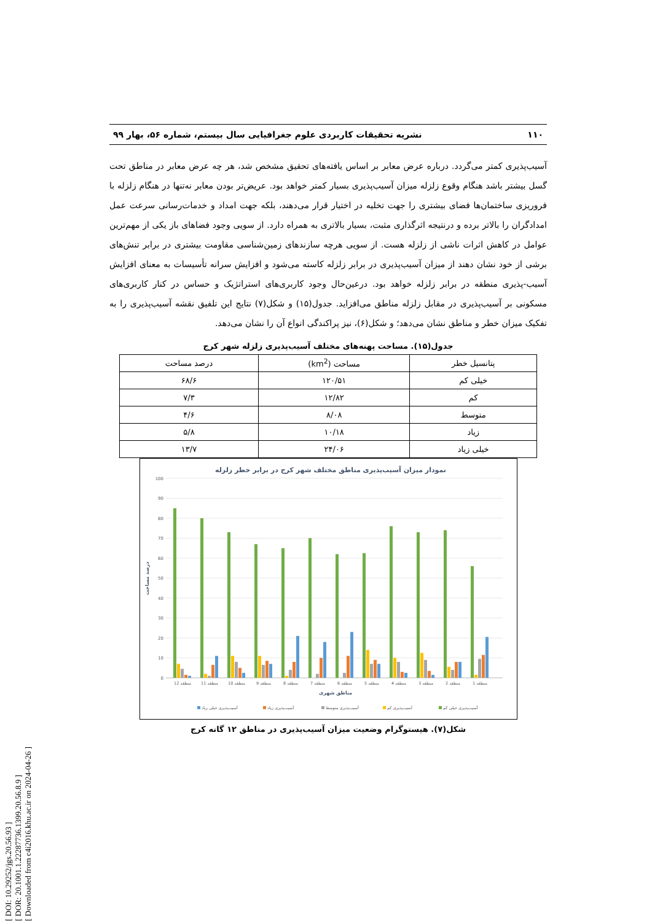[ DOI: 10.29252/jgs.20.56.93 ]
[ DOR: 20.1001.1.22287736.1399.20.56.8.9 ]
[ Downloaded from c4i2016.khu.ac.ir on 2024-04-26 ]
۱۱۰ نشریه تحقیقات کاربردی علوم جغرافیایی سال بیستم، شماره ۵۶، بهار ۹۹
آسیب‌پذیری کمتر می‌گردد. درباره عرض معابر بر اساس یافته‌های تحقیق مشخص شد، هر چه عرض معابر در مناطق تحت گسل بیشتر باشد هنگام وقوع زلزله میزان آسیب‌پذیری بسیار کمتر خواهد بود. عریض‌تر بودن معابر نه‌تنها در هنگام زلزله با فروریزی ساختمان‌ها فضای بیشتری را جهت تخلیه در اختیار قرار می‌دهند، بلکه جهت امداد و خدمات‌رسانی سرعت عمل امدادگران را بالاتر برده و درنتیجه اثرگذاری مثبت، بسیار بالاتری به همراه دارد. از سویی وجود فضاهای باز یکی از مهم‌ترین عوامل در کاهش اثرات ناشی از زلزله هست. از سویی هرچه سازندهای زمین‌شناسی مقاومت بیشتری در برابر تنش‌های برشی از خود نشان دهند از میزان آسیب‌پذیری در برابر زلزله کاسته می‌شود و افزایش سرانه تأسیسات به معنای افزایش آسیب-پذیری منطقه در برابر زلزله خواهد بود. درعین‌حال وجود کاربری‌های استراتژیک و حساس در کنار کاربری‌های مسکونی بر آسیب‌پذیری در مقابل زلزله مناطق می‌افزاید. جدول(۱۵) و شکل(۷) نتایج این تلفیق نقشه آسیب‌پذیری را به تفکیک میزان خطر و مناطق نشان می‌دهد؛ و شکل(۶)، نیز پراکندگی انواع آن را نشان می‌دهد.
جدول(۱۵). مساحت پهنه‌های مختلف آسیب‌پذیری زلزله شهر کرج
| پتانسیل خطر | مساحت (km<sup>2</sup>) | درصد مساحت |
| --- | --- | --- |
| خیلی کم | ۱۲۰/۵۱ | ۶۸/۶ |
| کم | ۱۲/۸۲ | ۷/۳ |
| متوسط | ۸/۰۸ | ۴/۶ |
| زیاد | ۱۰/۱۸ | ۵/۸ |
| خیلی زیاد | ۲۴/۰۶ | ۱۳/۷ |
نمودار میزان آسیب‌پذیری مناطق مختلف شهر کرج در برابر خطر زلزله
100
90
80
70
60
50
40
30
20
10
0
درصد مساحت
منطقه 12
منطقه 11
منطقه 10
منطقه 9
منطقه 8
منطقه 7
منطقه 6
منطقه 5
منطقه 4
منطقه 3
منطقه 2
منطقه 1
مناطق شهری
آسیب‌پذیری خیلی زیاد
آسیب‌پذیری زیاد
آسیب‌پذیری متوسط
آسیب‌پذیری کم
آسیب‌پذیری خیلی کم
شکل(۷). هیستوگرام وضعیت میزان آسیب‌پذیری در مناطق ۱۲ گانه کرج